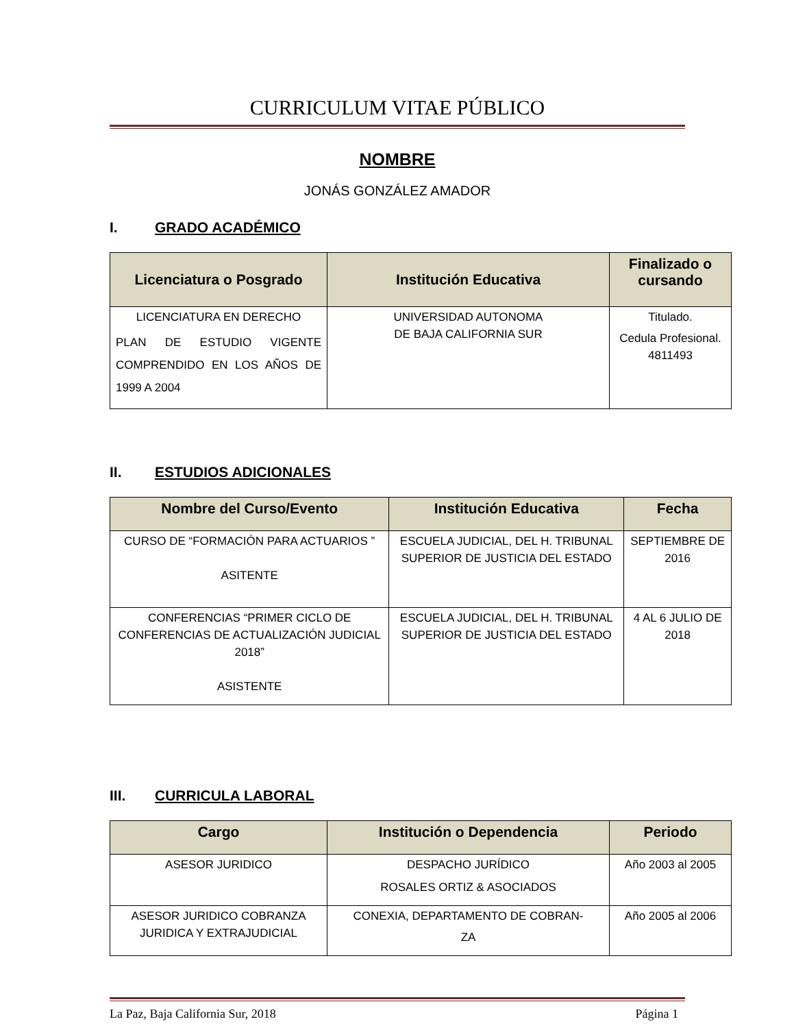CURRICULUM VITAE PÚBLICO
NOMBRE
JONÁS GONZÁLEZ AMADOR
I. GRADO ACADÉMICO
| Licenciatura o Posgrado | Institución Educativa | Finalizado o cursando |
| --- | --- | --- |
| LICENCIATURA EN DERECHO PLAN DE ESTUDIO VIGENTE COMPRENDIDO EN LOS AÑOS DE 1999 A 2004 | UNIVERSIDAD AUTONOMA DE BAJA CALIFORNIA SUR | Titulado. Cedula Profesional. 4811493 |
II. ESTUDIOS ADICIONALES
| Nombre del Curso/Evento | Institución Educativa | Fecha |
| --- | --- | --- |
| CURSO DE “FORMACIÓN PARA ACTUARIOS ” ASITENTE | ESCUELA JUDICIAL, DEL H. TRIBUNAL SUPERIOR DE JUSTICIA DEL ESTADO | SEPTIEMBRE DE 2016 |
| CONFERENCIAS “PRIMER CICLO DE CONFERENCIAS DE ACTUALIZACIÓN JUDICIAL 2018” ASISTENTE | ESCUELA JUDICIAL, DEL H. TRIBUNAL SUPERIOR DE JUSTICIA DEL ESTADO | 4 AL 6 JULIO DE 2018 |
III. CURRICULA LABORAL
| Cargo | Institución o Dependencia | Periodo |
| --- | --- | --- |
| ASESOR JURIDICO | DESPACHO JURÍDICO ROSALES ORTIZ & ASOCIADOS | Año 2003 al 2005 |
| ASESOR JURIDICO COBRANZA JURIDICA Y EXTRAJUDICIAL | CONEXIA, DEPARTAMENTO DE COBRAN- ZA | Año 2005 al 2006 |
La Paz, Baja California Sur, 2018 Página 1